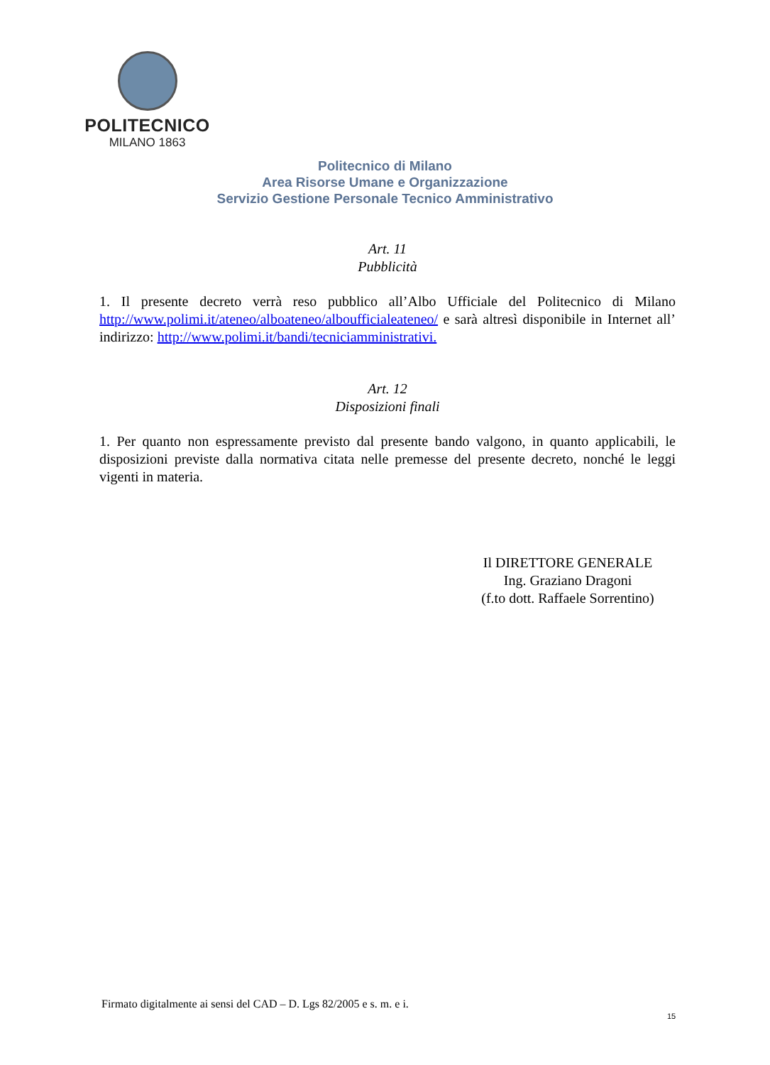POLITECNICO
MILANO 1863
Politecnico di Milano
Area Risorse Umane e Organizzazione
Servizio Gestione Personale Tecnico Amministrativo
Art. 11
Pubblicità
1. Il presente decreto verrà reso pubblico all’Albo Ufficiale del Politecnico di Milano http://www.polimi.it/ateneo/alboateneo/alboufficialeateneo/ e sarà altresì disponibile in Internet all’ indirizzo: http://www.polimi.it/bandi/tecniciamministrativi.
Art. 12
Disposizioni finali
1. Per quanto non espressamente previsto dal presente bando valgono, in quanto applicabili, le disposizioni previste dalla normativa citata nelle premesse del presente decreto, nonché le leggi vigenti in materia.
Il DIRETTORE GENERALE
Ing. Graziano Dragoni
(f.to dott. Raffaele Sorrentino)
Firmato digitalmente ai sensi del CAD – D. Lgs 82/2005 e s. m. e i.
15